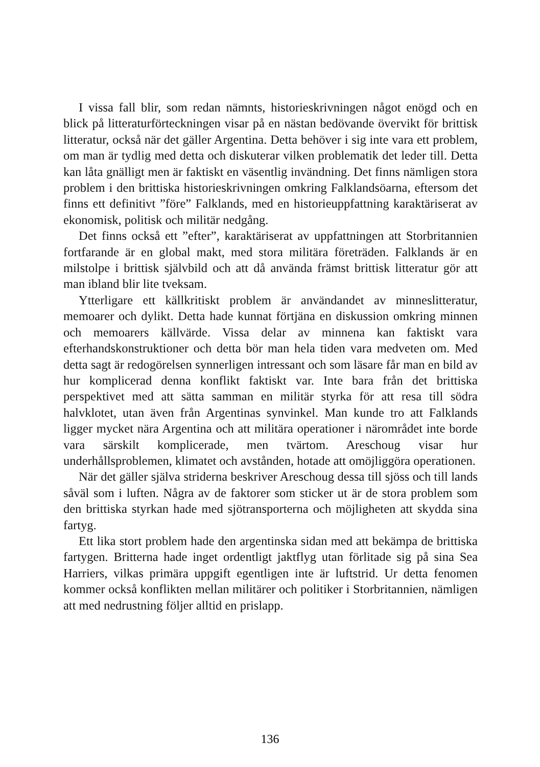I vissa fall blir, som redan nämnts, historieskrivningen något enögd och en blick på litteraturförteckningen visar på en nästan bedövande övervikt för brittisk litteratur, också när det gäller Argentina. Detta behöver i sig inte vara ett problem, om man är tydlig med detta och diskuterar vilken problematik det leder till. Detta kan låta gnälligt men är faktiskt en väsentlig invändning. Det finns nämligen stora problem i den brittiska historieskrivningen omkring Falklandsöarna, eftersom det finns ett definitivt ”före” Falklands, med en historieuppfattning karaktäriserat av ekonomisk, politisk och militär nedgång.
Det finns också ett ”efter”, karaktäriserat av uppfattningen att Storbritannien fortfarande är en global makt, med stora militära företräden. Falklands är en milstolpe i brittisk självbild och att då använda främst brittisk litteratur gör att man ibland blir lite tveksam.
Ytterligare ett källkritiskt problem är användandet av minneslitteratur, memoarer och dylikt. Detta hade kunnat förtjäna en diskussion omkring minnen och memoarers källvärde. Vissa delar av minnena kan faktiskt vara efterhandskonstruktioner och detta bör man hela tiden vara medveten om. Med detta sagt är redogörelsen synnerligen intressant och som läsare får man en bild av hur komplicerad denna konflikt faktiskt var. Inte bara från det brittiska perspektivet med att sätta samman en militär styrka för att resa till södra halvklotet, utan även från Argentinas synvinkel. Man kunde tro att Falklands ligger mycket nära Argentina och att militära operationer i närområdet inte borde vara särskilt komplicerade, men tvärtom. Areschoug visar hur underhållsproblemen, klimatet och avstånden, hotade att omöjliggöra operationen.
När det gäller själva striderna beskriver Areschoug dessa till sjöss och till lands såväl som i luften. Några av de faktorer som sticker ut är de stora problem som den brittiska styrkan hade med sjötransporterna och möjligheten att skydda sina fartyg.
Ett lika stort problem hade den argentinska sidan med att bekämpa de brittiska fartygen. Britterna hade inget ordentligt jaktflyg utan förlitade sig på sina Sea Harriers, vilkas primära uppgift egentligen inte är luftstrid. Ur detta fenomen kommer också konflikten mellan militärer och politiker i Storbritannien, nämligen att med nedrustning följer alltid en prislapp.
136